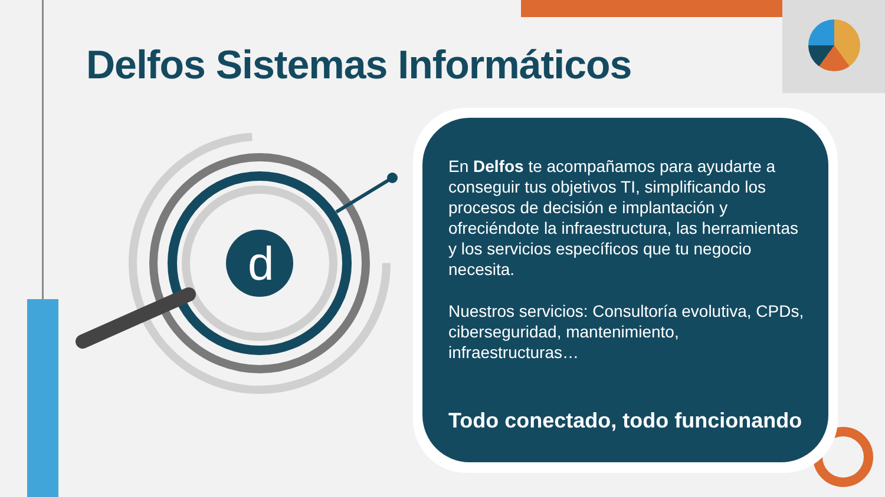Delfos Sistemas Informáticos
d
En Delfos te acompañamos para ayudarte a conseguir tus objetivos TI, simplificando los procesos de decisión e implantación y ofreciéndote la infraestructura, las herramientas y los servicios específicos que tu negocio necesita.
Nuestros servicios: Consultoría evolutiva, CPDs, ciberseguridad, mantenimiento, infraestructuras…
Todo conectado, todo funcionando